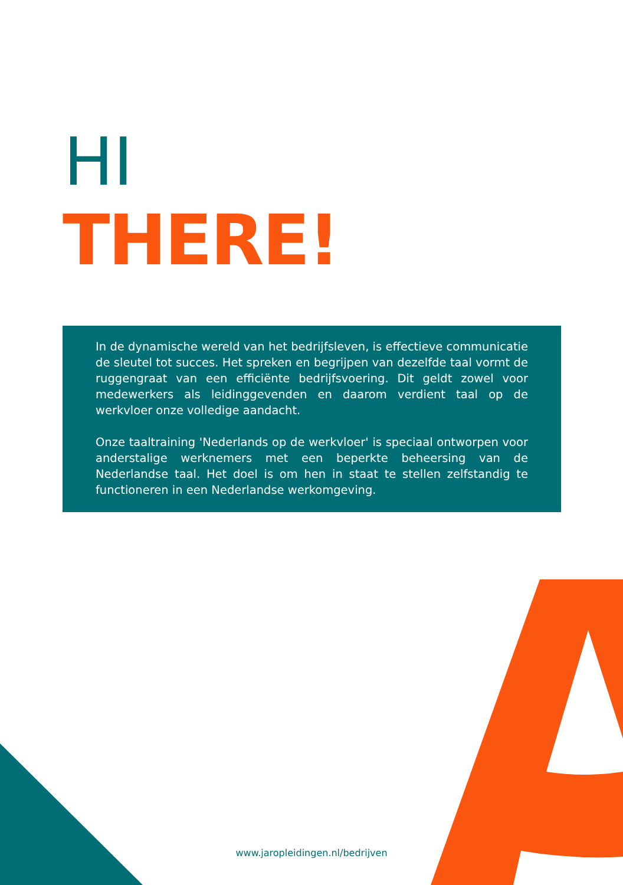HI
THERE!
In de dynamische wereld van het bedrijfsleven, is effectieve communicatie de sleutel tot succes. Het spreken en begrijpen van dezelfde taal vormt de ruggengraat van een efficiënte bedrijfsvoering. Dit geldt zowel voor medewerkers als leidinggevenden en daarom verdient taal op de werkvloer onze volledige aandacht.
Onze taaltraining 'Nederlands op de werkvloer' is speciaal ontworpen voor anderstalige werknemers met een beperkte beheersing van de Nederlandse taal. Het doel is om hen in staat te stellen zelfstandig te functioneren in een Nederlandse werkomgeving.
www.jaropleidingen.nl/bedrijven